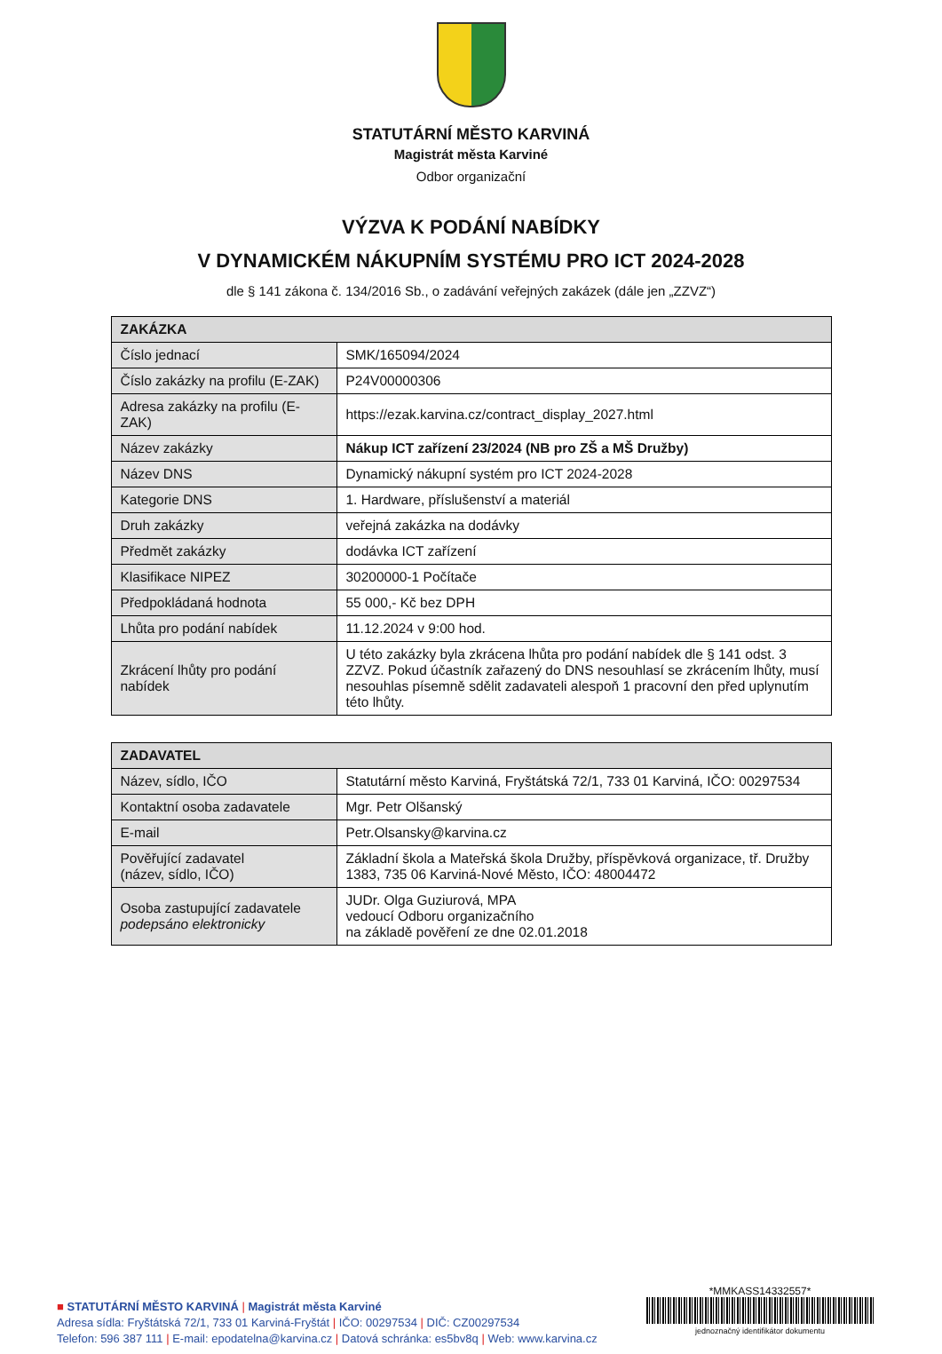STATUTÁRNÍ MĚSTO KARVINÁ
Magistrát města Karviné
Odbor organizační
VÝZVA K PODÁNÍ NABÍDKY
V DYNAMICKÉM NÁKUPNÍM SYSTÉMU PRO ICT 2024-2028
dle § 141 zákona č. 134/2016 Sb., o zadávání veřejných zakázek (dále jen „ZZVZ“)
| ZAKÁZKA | |
| --- | --- |
| Číslo jednací | SMK/165094/2024 |
| Číslo zakázky na profilu (E-ZAK) | P24V00000306 |
| Adresa zakázky na profilu (E-ZAK) | https://ezak.karvina.cz/contract_display_2027.html |
| Název zakázky | Nákup ICT zařízení 23/2024 (NB pro ZŠ a MŠ Družby) |
| Název DNS | Dynamický nákupní systém pro ICT 2024-2028 |
| Kategorie DNS | 1. Hardware, příslušenství a materiál |
| Druh zakázky | veřejná zakázka na dodávky |
| Předmět zakázky | dodávka ICT zařízení |
| Klasifikace NIPEZ | 30200000-1 Počítače |
| Předpokládaná hodnota | 55 000,- Kč bez DPH |
| Lhůta pro podání nabídek | 11.12.2024 v 9:00 hod. |
| Zkrácení lhůty pro podání nabídek | U této zakázky byla zkrácena lhůta pro podání nabídek dle § 141 odst. 3 ZZVZ. Pokud účastník zařazený do DNS nesouhlasí se zkrácením lhůty, musí nesouhlas písemně sdělit zadavateli alespoň 1 pracovní den před uplynutím této lhůty. |
| ZADAVATEL | |
| --- | --- |
| Název, sídlo, IČO | Statutární město Karviná, Fryštátská 72/1, 733 01 Karviná, IČO: 00297534 |
| Kontaktní osoba zadavatele | Mgr. Petr Olšanský |
| E-mail | Petr.Olsansky@karvina.cz |
| Pověřující zadavatel (název, sídlo, IČO) | Základní škola a Mateřská škola Družby, příspěvková organizace, tř. Družby 1383, 735 06 Karviná-Nové Město, IČO: 48004472 |
| Osoba zastupující zadavatele podepsáno elektronicky | JUDr. Olga Guziurová, MPA vedoucí Odboru organizačního na základě pověření ze dne 02.01.2018 |
■ STATUTÁRNÍ MĚSTO KARVINÁ | Magistrát města Karviné
Adresa sídla: Fryštátská 72/1, 733 01 Karviná-Fryštát | IČO: 00297534 | DIČ: CZ00297534
Telefon: 596 387 111 | E-mail: epodatelna@karvina.cz | Datová schránka: es5bv8q | Web: www.karvina.cz
*MMKASS14332557*
jednoznačný identifikátor dokumentu